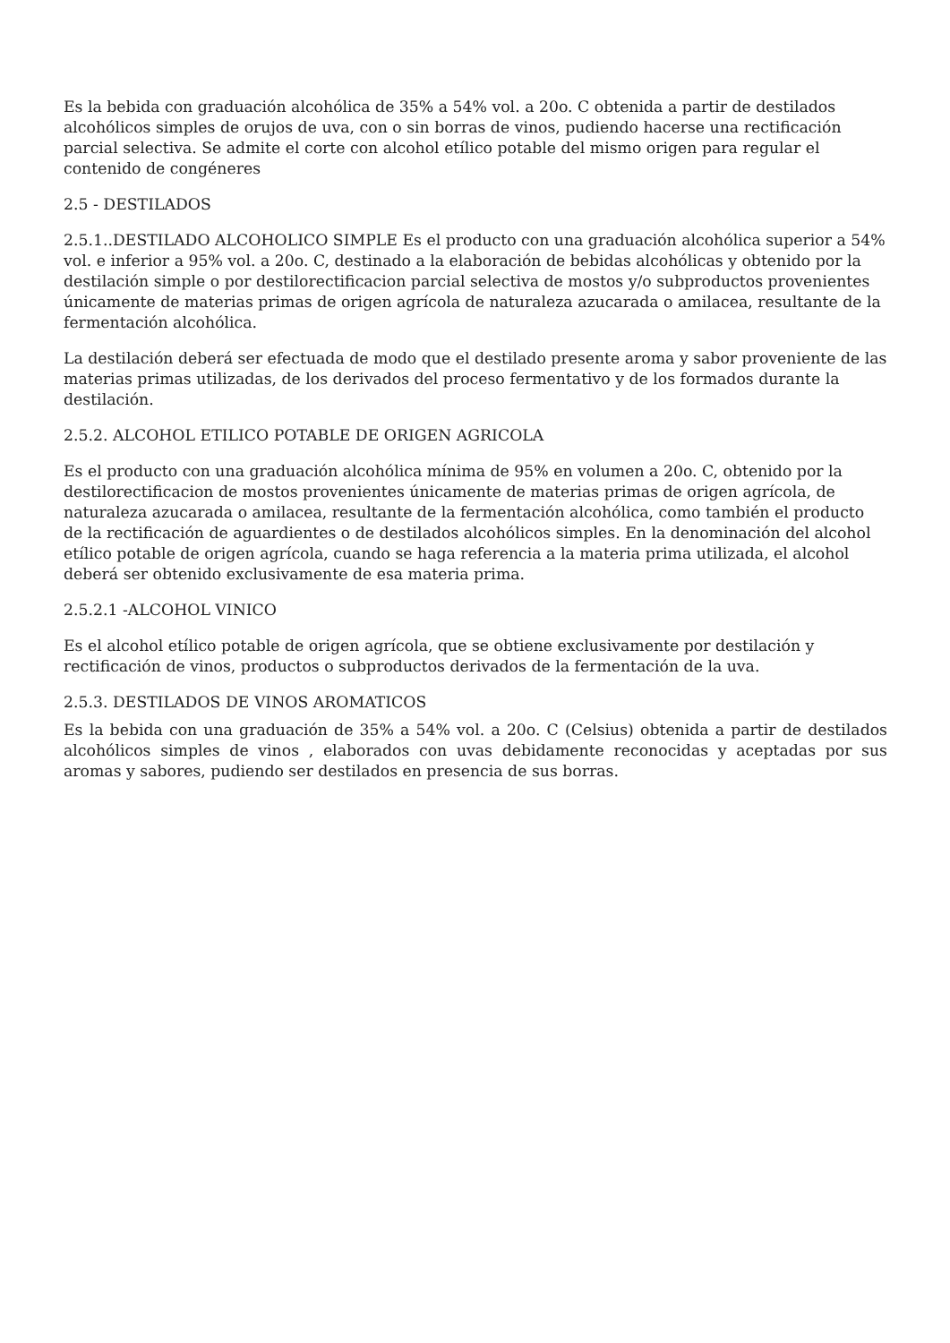Es la bebida con graduación alcohólica de 35% a 54% vol. a 20o. C obtenida a partir de destilados alcohólicos simples de orujos de uva, con o sin borras de vinos, pudiendo hacerse una rectificación parcial selectiva. Se admite el corte con alcohol etílico potable del mismo origen para regular el contenido de congéneres
2.5 - DESTILADOS
2.5.1..DESTILADO ALCOHOLICO SIMPLE Es el producto con una graduación alcohólica superior a 54% vol. e inferior a 95% vol. a 20o. C, destinado a la elaboración de bebidas alcohólicas y obtenido por la destilación simple o por destilorectificacion parcial selectiva de mostos y/o subproductos provenientes únicamente de materias primas de origen agrícola de naturaleza azucarada o amilacea, resultante de la fermentación alcohólica.
La destilación deberá ser efectuada de modo que el destilado presente aroma y sabor proveniente de las materias primas utilizadas, de los derivados del proceso fermentativo y de los formados durante la destilación.
2.5.2. ALCOHOL ETILICO POTABLE DE ORIGEN AGRICOLA
Es el producto con una graduación alcohólica mínima de 95% en volumen a 20o. C, obtenido por la destilorectificacion de mostos provenientes únicamente de materias primas de origen agrícola, de naturaleza azucarada o amilacea, resultante de la fermentación alcohólica, como también el producto de la rectificación de aguardientes o de destilados alcohólicos simples. En la denominación del alcohol etílico potable de origen agrícola, cuando se haga referencia a la materia prima utilizada, el alcohol deberá ser obtenido exclusivamente de esa materia prima.
2.5.2.1 -ALCOHOL VINICO
Es el alcohol etílico potable de origen agrícola, que se obtiene exclusivamente por destilación y rectificación de vinos, productos o subproductos derivados de la fermentación de la uva.
2.5.3. DESTILADOS DE VINOS AROMATICOS
Es la bebida con una graduación de 35% a 54% vol. a 20o. C (Celsius) obtenida a partir de destilados alcohólicos simples de vinos , elaborados con uvas debidamente reconocidas y aceptadas por sus aromas y sabores, pudiendo ser destilados en presencia de sus borras.